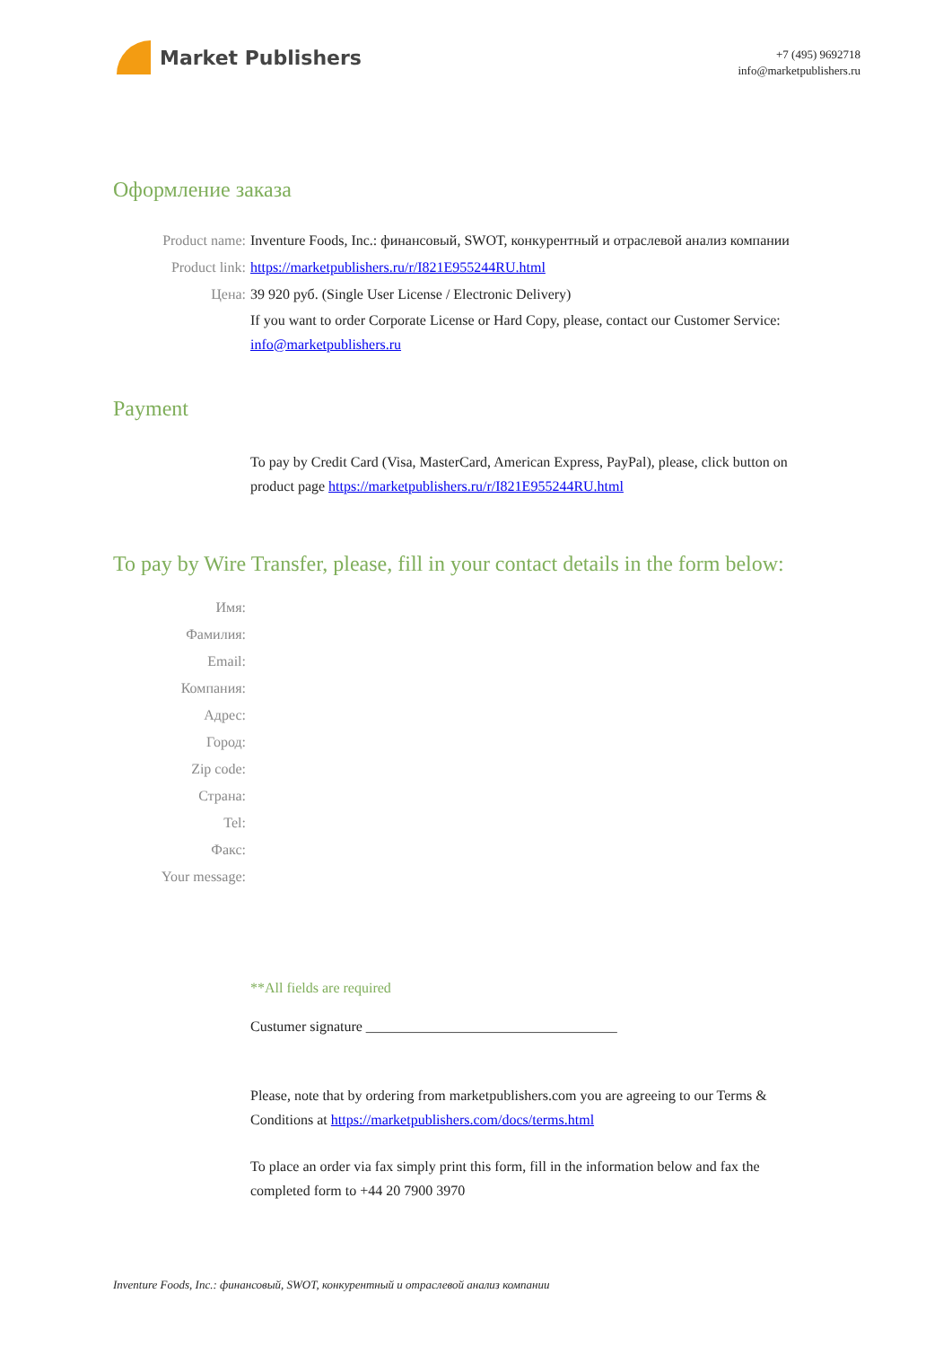Market Publishers
+7 (495) 9692718
info@marketpublishers.ru
Оформление заказа
Product name: Inventure Foods, Inc.: финансовый, SWOT, конкурентный и отраслевой анализ компании
Product link: https://marketpublishers.ru/r/I821E955244RU.html
Цена: 39 920 руб. (Single User License / Electronic Delivery)
If you want to order Corporate License or Hard Copy, please, contact our Customer Service: info@marketpublishers.ru
Payment
To pay by Credit Card (Visa, MasterCard, American Express, PayPal), please, click button on product page https://marketpublishers.ru/r/I821E955244RU.html
To pay by Wire Transfer, please, fill in your contact details in the form below:
Имя:
Фамилия:
Email:
Компания:
Адрес:
Город:
Zip code:
Страна:
Tel:
Факс:
Your message:
**All fields are required
Custumer signature ___________________________________
Please, note that by ordering from marketpublishers.com you are agreeing to our Terms & Conditions at https://marketpublishers.com/docs/terms.html
To place an order via fax simply print this form, fill in the information below and fax the completed form to +44 20 7900 3970
Inventure Foods, Inc.: финансовый, SWOT, конкурентный и отраслевой анализ компании